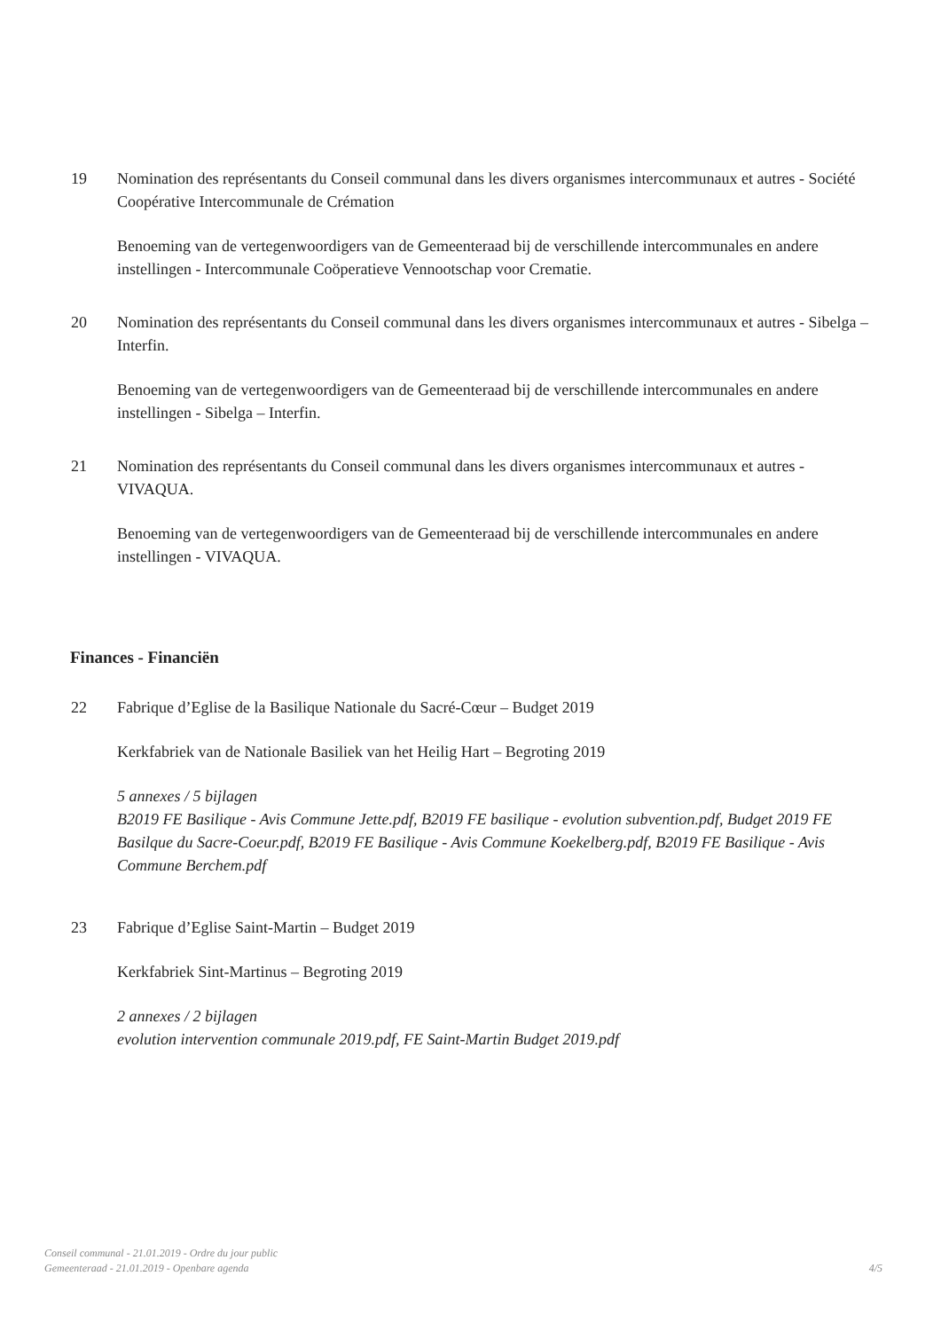19 Nomination des représentants du Conseil communal dans les divers organismes intercommunaux et autres - Société Coopérative Intercommunale de Crémation
Benoeming van de vertegenwoordigers van de Gemeenteraad bij de verschillende intercommunales en andere instellingen - Intercommunale Coöperatieve Vennootschap voor Crematie.
20 Nomination des représentants du Conseil communal dans les divers organismes intercommunaux et autres - Sibelga – Interfin.
Benoeming van de vertegenwoordigers van de Gemeenteraad bij de verschillende intercommunales en andere instellingen - Sibelga – Interfin.
21 Nomination des représentants du Conseil communal dans les divers organismes intercommunaux et autres - VIVAQUA.
Benoeming van de vertegenwoordigers van de Gemeenteraad bij de verschillende intercommunales en andere instellingen - VIVAQUA.
Finances - Financiën
22 Fabrique d’Eglise de la Basilique Nationale du Sacré-Cœur – Budget 2019
Kerkfabriek van de Nationale Basiliek van het Heilig Hart – Begroting 2019
5 annexes / 5 bijlagen
B2019 FE Basilique - Avis Commune Jette.pdf, B2019 FE basilique - evolution subvention.pdf, Budget 2019 FE Basilque du Sacre-Coeur.pdf, B2019 FE Basilique - Avis Commune Koekelberg.pdf, B2019 FE Basilique - Avis Commune Berchem.pdf
23 Fabrique d’Eglise Saint-Martin – Budget 2019
Kerkfabriek Sint-Martinus – Begroting 2019
2 annexes / 2 bijlagen
evolution intervention communale 2019.pdf, FE Saint-Martin Budget 2019.pdf
Conseil communal - 21.01.2019 - Ordre du jour public
Gemeenteraad - 21.01.2019 - Openbare agenda
4/5